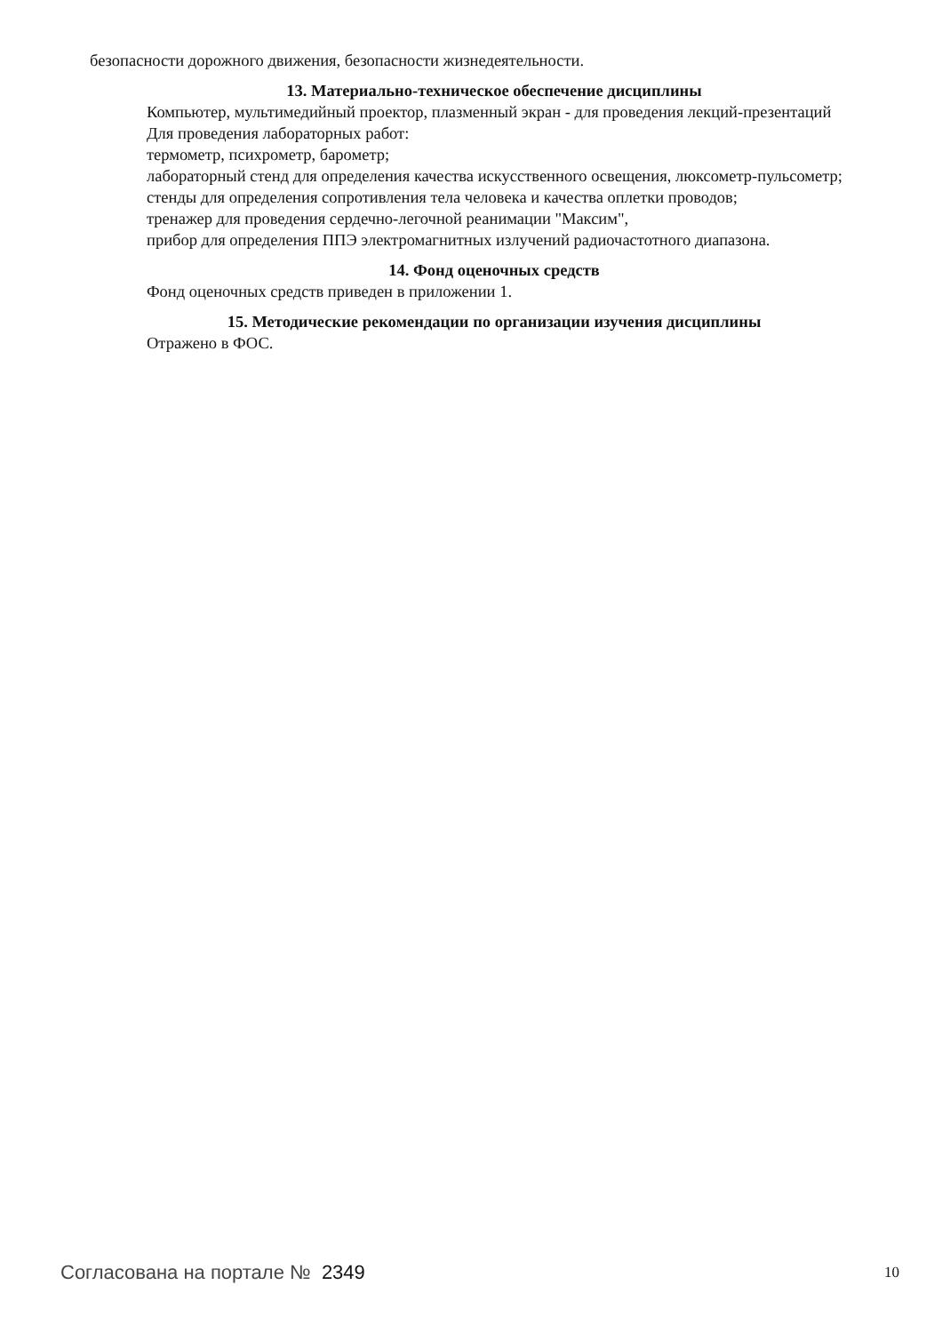безопасности дорожного движения, безопасности жизнедеятельности.
13. Материально-техническое обеспечение дисциплины
Компьютер, мультимедийный проектор, плазменный экран - для проведения лекций-презентаций
Для проведения лабораторных работ:
термометр, психрометр, барометр;
лабораторный стенд для определения качества искусственного освещения, люксометр-пульсометр;
стенды для определения сопротивления тела человека и качества оплетки проводов;
тренажер для проведения сердечно-легочной реанимации "Максим",
прибор для определения ППЭ электромагнитных излучений радиочастотного диапазона.
14. Фонд оценочных средств
Фонд оценочных средств приведен в приложении 1.
15. Методические рекомендации по организации изучения дисциплины
Отражено в ФОС.
Согласована на портале № 2349 10